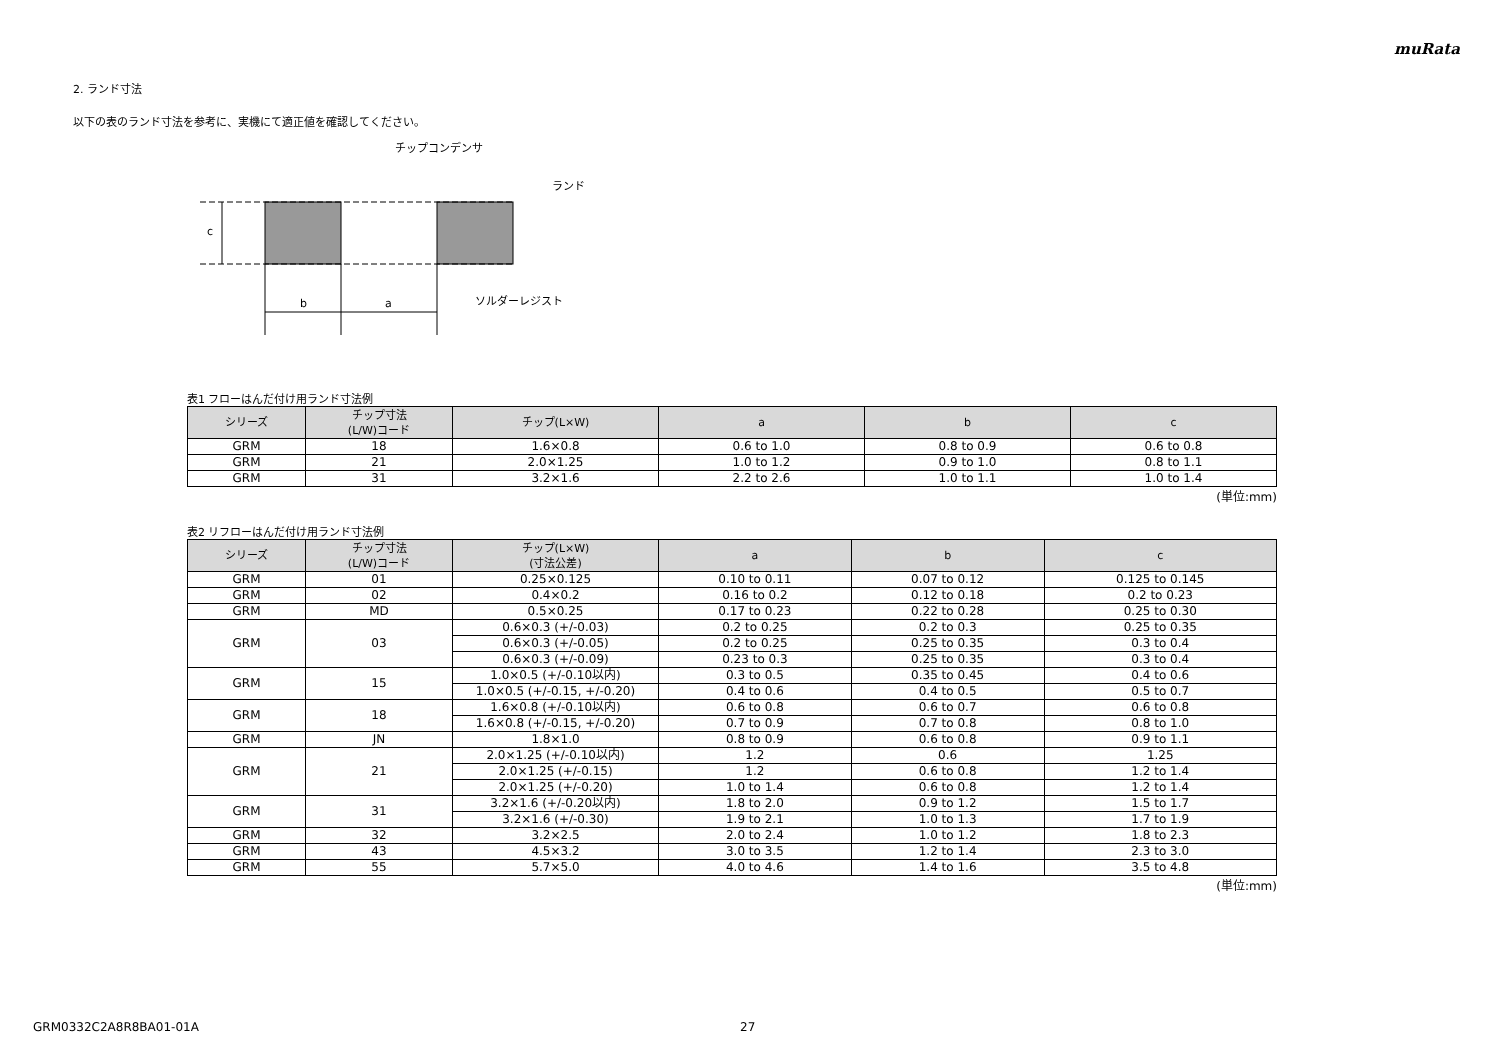muRata
2. ランド寸法
以下の表のランド寸法を参考に、実機にて適正値を確認してください。
c
b
a
チップコンデンサ
ランド
ソルダーレジスト
表1 フローはんだ付け用ランド寸法例
| シリーズ | チップ寸法 (L/W)コード | チップ(L×W) | a | b | c |
| --- | --- | --- | --- | --- | --- |
| GRM | 18 | 1.6×0.8 | 0.6 to 1.0 | 0.8 to 0.9 | 0.6 to 0.8 |
| GRM | 21 | 2.0×1.25 | 1.0 to 1.2 | 0.9 to 1.0 | 0.8 to 1.1 |
| GRM | 31 | 3.2×1.6 | 2.2 to 2.6 | 1.0 to 1.1 | 1.0 to 1.4 |
(単位:mm)
表2 リフローはんだ付け用ランド寸法例
| シリーズ | チップ寸法 (L/W)コード | チップ(L×W) (寸法公差) | a | b | c |
| --- | --- | --- | --- | --- | --- |
| GRM | 01 | 0.25×0.125 | 0.10 to 0.11 | 0.07 to 0.12 | 0.125 to 0.145 |
| GRM | 02 | 0.4×0.2 | 0.16 to 0.2 | 0.12 to 0.18 | 0.2 to 0.23 |
| GRM | MD | 0.5×0.25 | 0.17 to 0.23 | 0.22 to 0.28 | 0.25 to 0.30 |
| GRM | 03 | 0.6×0.3 (+/-0.03) | 0.2 to 0.25 | 0.2 to 0.3 | 0.25 to 0.35 |
| | | 0.6×0.3 (+/-0.05) | 0.2 to 0.25 | 0.25 to 0.35 | 0.3 to 0.4 |
| | | 0.6×0.3 (+/-0.09) | 0.23 to 0.3 | 0.25 to 0.35 | 0.3 to 0.4 |
| GRM | 15 | 1.0×0.5 (+/-0.10以内) | 0.3 to 0.5 | 0.35 to 0.45 | 0.4 to 0.6 |
| | | 1.0×0.5 (+/-0.15, +/-0.20) | 0.4 to 0.6 | 0.4 to 0.5 | 0.5 to 0.7 |
| GRM | 18 | 1.6×0.8 (+/-0.10以内) | 0.6 to 0.8 | 0.6 to 0.7 | 0.6 to 0.8 |
| | | 1.6×0.8 (+/-0.15, +/-0.20) | 0.7 to 0.9 | 0.7 to 0.8 | 0.8 to 1.0 |
| GRM | JN | 1.8×1.0 | 0.8 to 0.9 | 0.6 to 0.8 | 0.9 to 1.1 |
| GRM | 21 | 2.0×1.25 (+/-0.10以内) | 1.2 | 0.6 | 1.25 |
| | | 2.0×1.25 (+/-0.15) | 1.2 | 0.6 to 0.8 | 1.2 to 1.4 |
| | | 2.0×1.25 (+/-0.20) | 1.0 to 1.4 | 0.6 to 0.8 | 1.2 to 1.4 |
| GRM | 31 | 3.2×1.6 (+/-0.20以内) | 1.8 to 2.0 | 0.9 to 1.2 | 1.5 to 1.7 |
| | | 3.2×1.6 (+/-0.30) | 1.9 to 2.1 | 1.0 to 1.3 | 1.7 to 1.9 |
| GRM | 32 | 3.2×2.5 | 2.0 to 2.4 | 1.0 to 1.2 | 1.8 to 2.3 |
| GRM | 43 | 4.5×3.2 | 3.0 to 3.5 | 1.2 to 1.4 | 2.3 to 3.0 |
| GRM | 55 | 5.7×5.0 | 4.0 to 4.6 | 1.4 to 1.6 | 3.5 to 4.8 |
(単位:mm)
GRM0332C2A8R8BA01-01A 27